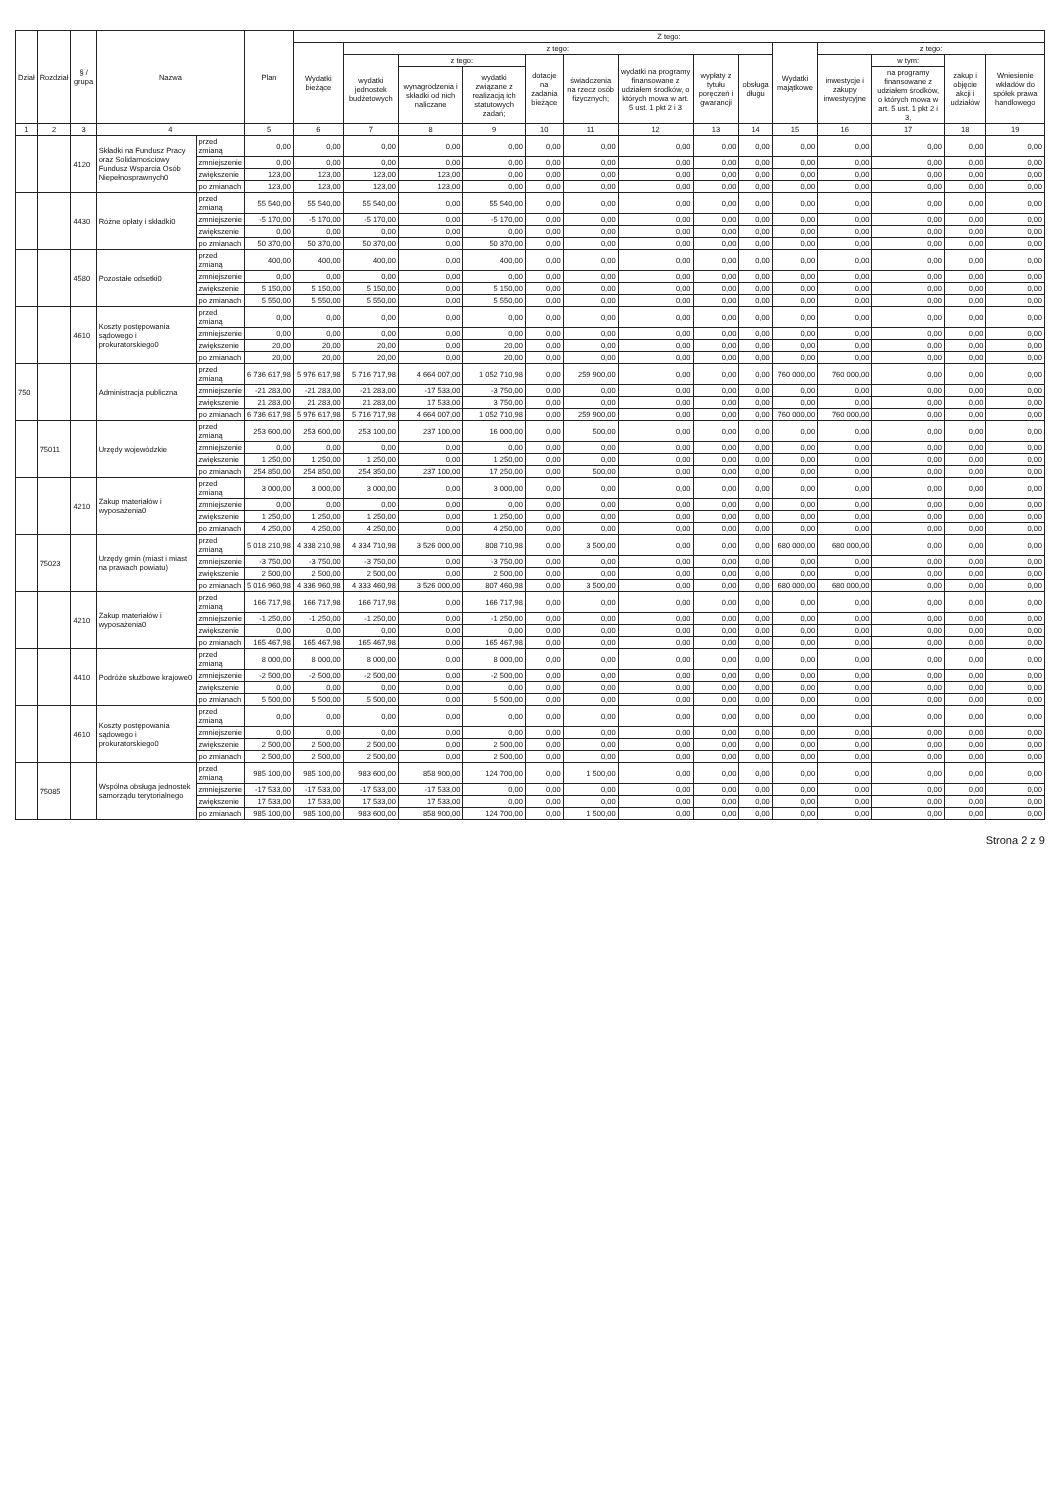| Dział | Rozdział | § / grupa | Nazwa | | Plan | Z tego: | | | | | | | | | | | | | |
| --- | --- | --- | --- | --- | --- | --- | --- | --- | --- | --- | --- | --- | --- | --- | --- | --- | --- | --- | --- |
| | | | | | | Wydatki bieżące | z tego: | | | | | | | | Wydatki majątkowe | z tego: | | | |
| | | | | | | | wydatki jednostek budżetowych | z tego: | | dotacje na zadania bieżące | świadczenia na rzecz osób fizycznych; | wydatki na programy finansowane z udziałem środków, o których mowa w art. 5 ust. 1 pkt 2 i 3 | wypłaty z tytułu poręczeń i gwarancji | obsługa długu | | inwestycje i zakupy inwestycyjne | w tym: | zakup i objęcie akcji i udziałów | Wniesienie wkładów do spółek prawa handlowego |
| | | | | | | | | wynagrodzenia i składki od nich naliczane | wydatki związane z realizacją ich statutowych zadań; | | | | | | | | na programy finansowane z udziałem środków, o których mowa w art. 5 ust. 1 pkt 2 i 3, | | |
| 1 | 2 | 3 | 4 | | 5 | 6 | 7 | 8 | 9 | 10 | 11 | 12 | 13 | 14 | 15 | 16 | 17 | 18 | 19 |
| | | 4120 | Składki na Fundusz Pracy oraz Solidarnościowy Fundusz Wsparcia Osób Niepełnosprawnych0 | przed zmianą | 0,00 | 0,00 | 0,00 | 0,00 | 0,00 | 0,00 | 0,00 | 0,00 | 0,00 | 0,00 | 0,00 | 0,00 | 0,00 | 0,00 | 0,00 |
| | | | | zmniejszenie | 0,00 | 0,00 | 0,00 | 0,00 | 0,00 | 0,00 | 0,00 | 0,00 | 0,00 | 0,00 | 0,00 | 0,00 | 0,00 | 0,00 | 0,00 |
| | | | | zwiększenie | 123,00 | 123,00 | 123,00 | 123,00 | 0,00 | 0,00 | 0,00 | 0,00 | 0,00 | 0,00 | 0,00 | 0,00 | 0,00 | 0,00 | 0,00 |
| | | | | po zmianach | 123,00 | 123,00 | 123,00 | 123,00 | 0,00 | 0,00 | 0,00 | 0,00 | 0,00 | 0,00 | 0,00 | 0,00 | 0,00 | 0,00 | 0,00 |
| | | 4430 | Różne opłaty i składki0 | przed zmianą | 55 540,00 | 55 540,00 | 55 540,00 | 0,00 | 55 540,00 | 0,00 | 0,00 | 0,00 | 0,00 | 0,00 | 0,00 | 0,00 | 0,00 | 0,00 | 0,00 |
| | | | | zmniejszenie | -5 170,00 | -5 170,00 | -5 170,00 | 0,00 | -5 170,00 | 0,00 | 0,00 | 0,00 | 0,00 | 0,00 | 0,00 | 0,00 | 0,00 | 0,00 | 0,00 |
| | | | | zwiększenie | 0,00 | 0,00 | 0,00 | 0,00 | 0,00 | 0,00 | 0,00 | 0,00 | 0,00 | 0,00 | 0,00 | 0,00 | 0,00 | 0,00 | 0,00 |
| | | | | po zmianach | 50 370,00 | 50 370,00 | 50 370,00 | 0,00 | 50 370,00 | 0,00 | 0,00 | 0,00 | 0,00 | 0,00 | 0,00 | 0,00 | 0,00 | 0,00 | 0,00 |
| | | 4580 | Pozostałe odsetki0 | przed zmianą | 400,00 | 400,00 | 400,00 | 0,00 | 400,00 | 0,00 | 0,00 | 0,00 | 0,00 | 0,00 | 0,00 | 0,00 | 0,00 | 0,00 | 0,00 |
| | | | | zmniejszenie | 0,00 | 0,00 | 0,00 | 0,00 | 0,00 | 0,00 | 0,00 | 0,00 | 0,00 | 0,00 | 0,00 | 0,00 | 0,00 | 0,00 | 0,00 |
| | | | | zwiększenie | 5 150,00 | 5 150,00 | 5 150,00 | 0,00 | 5 150,00 | 0,00 | 0,00 | 0,00 | 0,00 | 0,00 | 0,00 | 0,00 | 0,00 | 0,00 | 0,00 |
| | | | | po zmianach | 5 550,00 | 5 550,00 | 5 550,00 | 0,00 | 5 550,00 | 0,00 | 0,00 | 0,00 | 0,00 | 0,00 | 0,00 | 0,00 | 0,00 | 0,00 | 0,00 |
| | | 4610 | Koszty postępowania sądowego i prokuratorskiego0 | przed zmianą | 0,00 | 0,00 | 0,00 | 0,00 | 0,00 | 0,00 | 0,00 | 0,00 | 0,00 | 0,00 | 0,00 | 0,00 | 0,00 | 0,00 | 0,00 |
| | | | | zmniejszenie | 0,00 | 0,00 | 0,00 | 0,00 | 0,00 | 0,00 | 0,00 | 0,00 | 0,00 | 0,00 | 0,00 | 0,00 | 0,00 | 0,00 | 0,00 |
| | | | | zwiększenie | 20,00 | 20,00 | 20,00 | 0,00 | 20,00 | 0,00 | 0,00 | 0,00 | 0,00 | 0,00 | 0,00 | 0,00 | 0,00 | 0,00 | 0,00 |
| | | | | po zmianach | 20,00 | 20,00 | 20,00 | 0,00 | 20,00 | 0,00 | 0,00 | 0,00 | 0,00 | 0,00 | 0,00 | 0,00 | 0,00 | 0,00 | 0,00 |
| 750 | | | Administracja publiczna | przed zmianą | 6 736 617,98 | 5 976 617,98 | 5 716 717,98 | 4 664 007,00 | 1 052 710,98 | 0,00 | 259 900,00 | 0,00 | 0,00 | 0,00 | 760 000,00 | 760 000,00 | 0,00 | 0,00 | 0,00 |
| | | | | zmniejszenie | -21 283,00 | -21 283,00 | -21 283,00 | -17 533,00 | -3 750,00 | 0,00 | 0,00 | 0,00 | 0,00 | 0,00 | 0,00 | 0,00 | 0,00 | 0,00 | 0,00 |
| | | | | zwiększenie | 21 283,00 | 21 283,00 | 21 283,00 | 17 533,00 | 3 750,00 | 0,00 | 0,00 | 0,00 | 0,00 | 0,00 | 0,00 | 0,00 | 0,00 | 0,00 | 0,00 |
| | | | | po zmianach | 6 736 617,98 | 5 976 617,98 | 5 716 717,98 | 4 664 007,00 | 1 052 710,98 | 0,00 | 259 900,00 | 0,00 | 0,00 | 0,00 | 760 000,00 | 760 000,00 | 0,00 | 0,00 | 0,00 |
| | 75011 | | Urzędy wojewódzkie | przed zmianą | 253 600,00 | 253 600,00 | 253 100,00 | 237 100,00 | 16 000,00 | 0,00 | 500,00 | 0,00 | 0,00 | 0,00 | 0,00 | 0,00 | 0,00 | 0,00 | 0,00 |
| | | | | zmniejszenie | 0,00 | 0,00 | 0,00 | 0,00 | 0,00 | 0,00 | 0,00 | 0,00 | 0,00 | 0,00 | 0,00 | 0,00 | 0,00 | 0,00 | 0,00 |
| | | | | zwiększenie | 1 250,00 | 1 250,00 | 1 250,00 | 0,00 | 1 250,00 | 0,00 | 0,00 | 0,00 | 0,00 | 0,00 | 0,00 | 0,00 | 0,00 | 0,00 | 0,00 |
| | | | | po zmianach | 254 850,00 | 254 850,00 | 254 350,00 | 237 100,00 | 17 250,00 | 0,00 | 500,00 | 0,00 | 0,00 | 0,00 | 0,00 | 0,00 | 0,00 | 0,00 | 0,00 |
| | | 4210 | Zakup materiałów i wyposażenia0 | przed zmianą | 3 000,00 | 3 000,00 | 3 000,00 | 0,00 | 3 000,00 | 0,00 | 0,00 | 0,00 | 0,00 | 0,00 | 0,00 | 0,00 | 0,00 | 0,00 | 0,00 |
| | | | | zmniejszenie | 0,00 | 0,00 | 0,00 | 0,00 | 0,00 | 0,00 | 0,00 | 0,00 | 0,00 | 0,00 | 0,00 | 0,00 | 0,00 | 0,00 | 0,00 |
| | | | | zwiększenie | 1 250,00 | 1 250,00 | 1 250,00 | 0,00 | 1 250,00 | 0,00 | 0,00 | 0,00 | 0,00 | 0,00 | 0,00 | 0,00 | 0,00 | 0,00 | 0,00 |
| | | | | po zmianach | 4 250,00 | 4 250,00 | 4 250,00 | 0,00 | 4 250,00 | 0,00 | 0,00 | 0,00 | 0,00 | 0,00 | 0,00 | 0,00 | 0,00 | 0,00 | 0,00 |
| | 75023 | | Urzędy gmin (miast i miast na prawach powiatu) | przed zmianą | 5 018 210,98 | 4 338 210,98 | 4 334 710,98 | 3 526 000,00 | 808 710,98 | 0,00 | 3 500,00 | 0,00 | 0,00 | 0,00 | 680 000,00 | 680 000,00 | 0,00 | 0,00 | 0,00 |
| | | | | zmniejszenie | -3 750,00 | -3 750,00 | -3 750,00 | 0,00 | -3 750,00 | 0,00 | 0,00 | 0,00 | 0,00 | 0,00 | 0,00 | 0,00 | 0,00 | 0,00 | 0,00 |
| | | | | zwiększenie | 2 500,00 | 2 500,00 | 2 500,00 | 0,00 | 2 500,00 | 0,00 | 0,00 | 0,00 | 0,00 | 0,00 | 0,00 | 0,00 | 0,00 | 0,00 | 0,00 |
| | | | | po zmianach | 5 016 960,98 | 4 336 960,98 | 4 333 460,98 | 3 526 000,00 | 807 460,98 | 0,00 | 3 500,00 | 0,00 | 0,00 | 0,00 | 680 000,00 | 680 000,00 | 0,00 | 0,00 | 0,00 |
| | | 4210 | Zakup materiałów i wyposażenia0 | przed zmianą | 166 717,98 | 166 717,98 | 166 717,98 | 0,00 | 166 717,98 | 0,00 | 0,00 | 0,00 | 0,00 | 0,00 | 0,00 | 0,00 | 0,00 | 0,00 | 0,00 |
| | | | | zmniejszenie | -1 250,00 | -1 250,00 | -1 250,00 | 0,00 | -1 250,00 | 0,00 | 0,00 | 0,00 | 0,00 | 0,00 | 0,00 | 0,00 | 0,00 | 0,00 | 0,00 |
| | | | | zwiększenie | 0,00 | 0,00 | 0,00 | 0,00 | 0,00 | 0,00 | 0,00 | 0,00 | 0,00 | 0,00 | 0,00 | 0,00 | 0,00 | 0,00 | 0,00 |
| | | | | po zmianach | 165 467,98 | 165 467,98 | 165 467,98 | 0,00 | 165 467,98 | 0,00 | 0,00 | 0,00 | 0,00 | 0,00 | 0,00 | 0,00 | 0,00 | 0,00 | 0,00 |
| | | 4410 | Podróże służbowe krajowe0 | przed zmianą | 8 000,00 | 8 000,00 | 8 000,00 | 0,00 | 8 000,00 | 0,00 | 0,00 | 0,00 | 0,00 | 0,00 | 0,00 | 0,00 | 0,00 | 0,00 | 0,00 |
| | | | | zmniejszenie | -2 500,00 | -2 500,00 | -2 500,00 | 0,00 | -2 500,00 | 0,00 | 0,00 | 0,00 | 0,00 | 0,00 | 0,00 | 0,00 | 0,00 | 0,00 | 0,00 |
| | | | | zwiększenie | 0,00 | 0,00 | 0,00 | 0,00 | 0,00 | 0,00 | 0,00 | 0,00 | 0,00 | 0,00 | 0,00 | 0,00 | 0,00 | 0,00 | 0,00 |
| | | | | po zmianach | 5 500,00 | 5 500,00 | 5 500,00 | 0,00 | 5 500,00 | 0,00 | 0,00 | 0,00 | 0,00 | 0,00 | 0,00 | 0,00 | 0,00 | 0,00 | 0,00 |
| | | 4610 | Koszty postępowania sądowego i prokuratorskiego0 | przed zmianą | 0,00 | 0,00 | 0,00 | 0,00 | 0,00 | 0,00 | 0,00 | 0,00 | 0,00 | 0,00 | 0,00 | 0,00 | 0,00 | 0,00 | 0,00 |
| | | | | zmniejszenie | 0,00 | 0,00 | 0,00 | 0,00 | 0,00 | 0,00 | 0,00 | 0,00 | 0,00 | 0,00 | 0,00 | 0,00 | 0,00 | 0,00 | 0,00 |
| | | | | zwiększenie | 2 500,00 | 2 500,00 | 2 500,00 | 0,00 | 2 500,00 | 0,00 | 0,00 | 0,00 | 0,00 | 0,00 | 0,00 | 0,00 | 0,00 | 0,00 | 0,00 |
| | | | | po zmianach | 2 500,00 | 2 500,00 | 2 500,00 | 0,00 | 2 500,00 | 0,00 | 0,00 | 0,00 | 0,00 | 0,00 | 0,00 | 0,00 | 0,00 | 0,00 | 0,00 |
| | 75085 | | Wspólna obsługa jednostek samorządu terytorialnego | przed zmianą | 985 100,00 | 985 100,00 | 983 600,00 | 858 900,00 | 124 700,00 | 0,00 | 1 500,00 | 0,00 | 0,00 | 0,00 | 0,00 | 0,00 | 0,00 | 0,00 | 0,00 |
| | | | | zmniejszenie | -17 533,00 | -17 533,00 | -17 533,00 | -17 533,00 | 0,00 | 0,00 | 0,00 | 0,00 | 0,00 | 0,00 | 0,00 | 0,00 | 0,00 | 0,00 | 0,00 |
| | | | | zwiększenie | 17 533,00 | 17 533,00 | 17 533,00 | 17 533,00 | 0,00 | 0,00 | 0,00 | 0,00 | 0,00 | 0,00 | 0,00 | 0,00 | 0,00 | 0,00 | 0,00 |
| | | | | po zmianach | 985 100,00 | 985 100,00 | 983 600,00 | 858 900,00 | 124 700,00 | 0,00 | 1 500,00 | 0,00 | 0,00 | 0,00 | 0,00 | 0,00 | 0,00 | 0,00 | 0,00 |
Strona 2 z 9